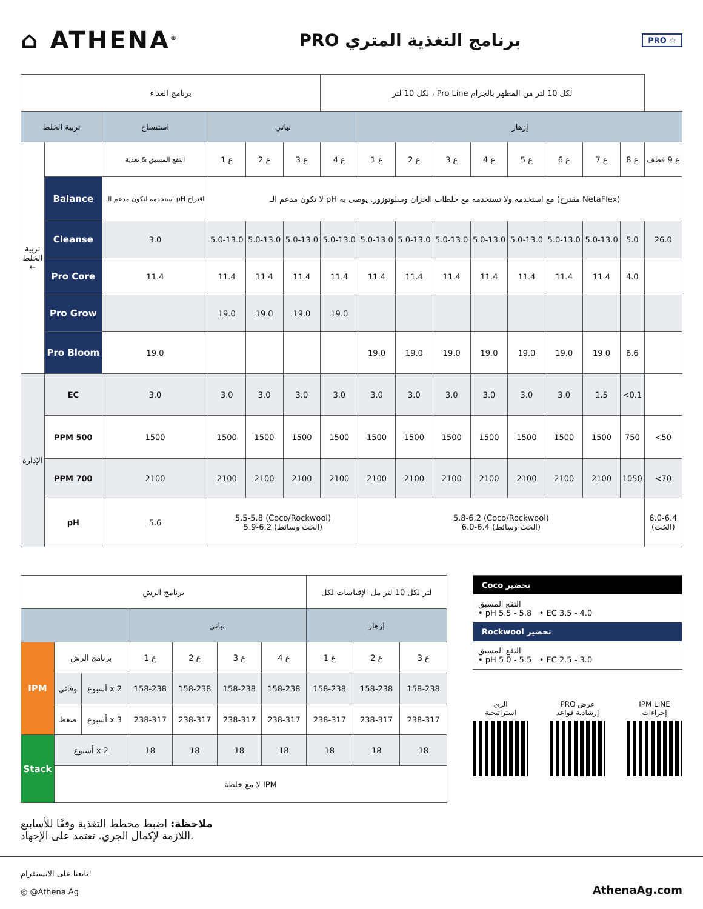⌂ ATHENA<sup>®</sup>
PRO برنامج التغذية المتري
PRO ☆
| برنامج الغذاء | | | | | | لكل 10 لتر ، Pro Line لكل 10 لتر من المطهر بالجرام | | | | | | | | | |
| تربية الخلط | | استنساخ | نباتي | | | | إزهار | | | | | | | | |
| تربية الخلط ← | | التقع المسبق & تغذية | ع 1 | ع 2 | ع 3 | ع 4 | ع 1 | ع 2 | ع 3 | ع 4 | ع 5 | ع 6 | ع 7 | ع 8 | ع 9 فطف |
| | Balance | استخدمه لتكون مدعم الـ pH اقتراح | لا تكون مدعم الـ pH مع استخدمه ولا تستخدمه مع خلطات الخزان وسلوتوزور. يوصى به (مقترح NetaFlex) | | | | | | | | | | | | |
| | Cleanse | 3.0 | 5.0-13.0 | 5.0-13.0 | 5.0-13.0 | 5.0-13.0 | 5.0-13.0 | 5.0-13.0 | 5.0-13.0 | 5.0-13.0 | 5.0-13.0 | 5.0-13.0 | 5.0-13.0 | 5.0 | 26.0 |
| | Pro Core | 11.4 | 11.4 | 11.4 | 11.4 | 11.4 | 11.4 | 11.4 | 11.4 | 11.4 | 11.4 | 11.4 | 11.4 | 4.0 | |
| | Pro Grow | | 19.0 | 19.0 | 19.0 | 19.0 | | | | | | | | | |
| | Pro Bloom | 19.0 | | | | | 19.0 | 19.0 | 19.0 | 19.0 | 19.0 | 19.0 | 19.0 | 6.6 | |
| الإدارة | EC | 3.0 | 3.0 | 3.0 | 3.0 | 3.0 | 3.0 | 3.0 | 3.0 | 3.0 | 3.0 | 3.0 | 1.5 | <0.1 | |
| | PPM 500 | 1500 | 1500 | 1500 | 1500 | 1500 | 1500 | 1500 | 1500 | 1500 | 1500 | 1500 | 1500 | 750 | <50 |
| | PPM 700 | 2100 | 2100 | 2100 | 2100 | 2100 | 2100 | 2100 | 2100 | 2100 | 2100 | 2100 | 2100 | 1050 | <70 |
| | pH | 5.6 | 5.5-5.8 (Coco/Rockwool) 5.9-6.2 (الخث وسائط) | | | | 5.8-6.2 (Coco/Rockwool) 6.0-6.4 (الخث وسائط) | | | | | | | | 6.0-6.4 (الخث) |
| برنامج الرش | | | | | | | لتر لكل 10 لتر مل الإقياسات لكل | | |
| | | | نباتي | | | | إزهار | | |
| IPM | برنامج الرش | | ع 1 | ع 2 | ع 3 | ع 4 | ع 1 | ع 2 | ع 3 |
| | وقائي | أسبوع x 2 | 158-238 | 158-238 | 158-238 | 158-238 | 158-238 | 158-238 | 158-238 |
| | ضغط | أسبوع x 3 | 238-317 | 238-317 | 238-317 | 238-317 | 238-317 | 238-317 | 238-317 |
| Stack | أسبوع x 2 | | 18 | 18 | 18 | 18 | 18 | 18 | 18 |
| | لا مع خلطة IPM | | | | | | | | |
Coco تحضير
التقع المسبق
• pH 5.5 - 5.8 • EC 3.5 - 4.0
Rockwool تحضير
التقع المسبق
• pH 5.0 - 5.5 • EC 2.5 - 3.0
الري
استراتيجية
PRO عرض
إرشادية قواعد
IPM LINE
إجراءات
ملاحظة: اضبط مخطط التغذية وفقًا للأسابيع
اللازمة لإكمال الجري. تعتمد على الإجهاد.
تابعنا على الانستقرام!
◎ @Athena.Ag
AthenaAg.com